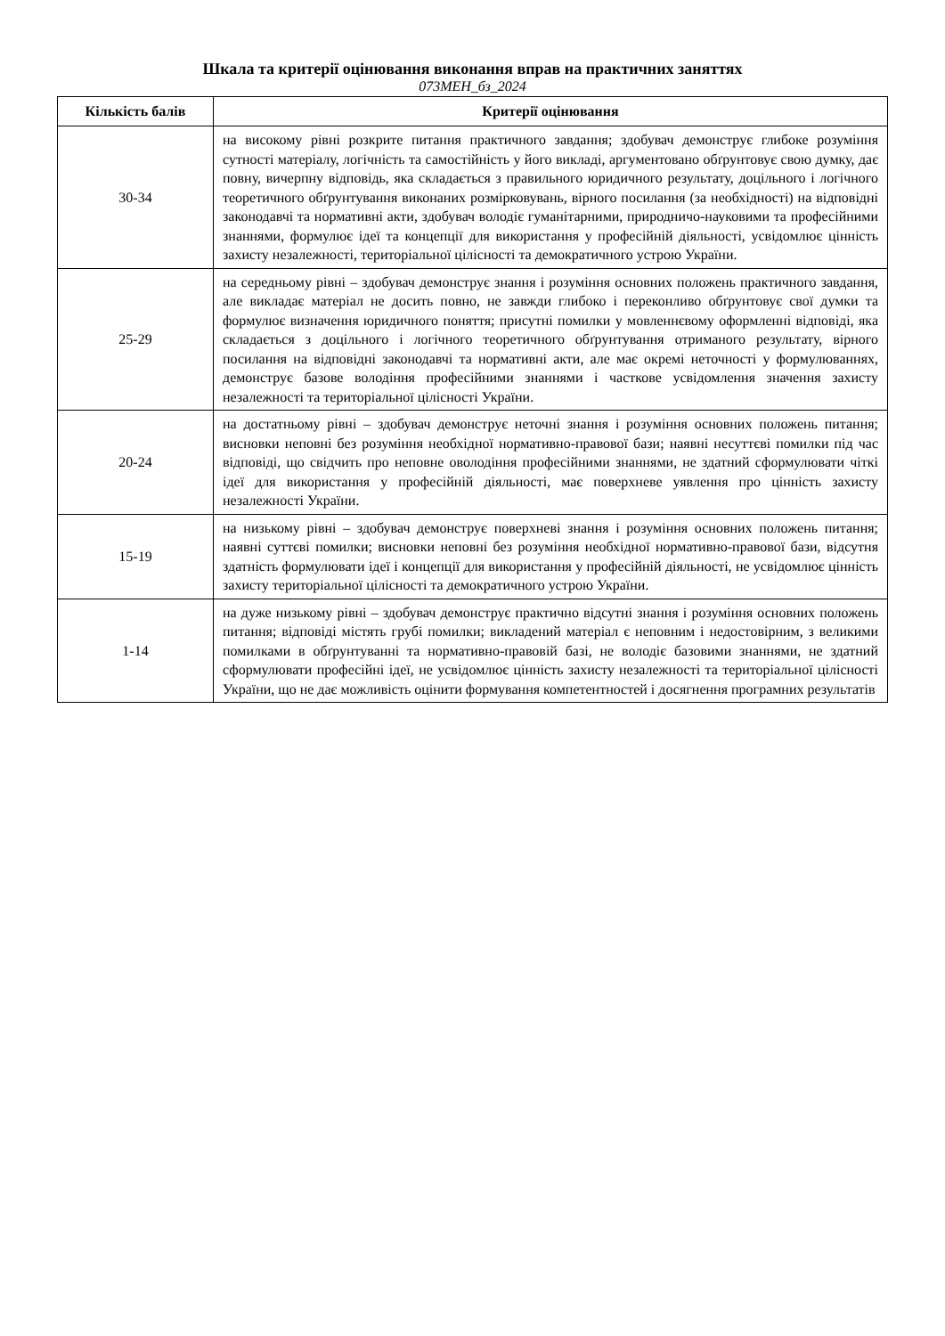Шкала та критерії оцінювання виконання вправ на практичних заняттях
073МЕН_бз_2024
| Кількість балів | Критерії оцінювання |
| --- | --- |
| 30-34 | на високому рівні розкрите питання практичного завдання; здобувач демонструє глибоке розуміння сутності матеріалу, логічність та самостійність у його викладі, аргументовано обґрунтовує свою думку, дає повну, вичерпну відповідь, яка складається з правильного юридичного результату, доцільного і логічного теоретичного обґрунтування виконаних розмірковувань, вірного посилання (за необхідності) на відповідні законодавчі та нормативні акти, здобувач володіє гуманітарними, природничо-науковими та професійними знаннями, формулює ідеї та концепції для використання у професійній діяльності, усвідомлює цінність захисту незалежності, територіальної цілісності та демократичного устрою України. |
| 25-29 | на середньому рівні – здобувач демонструє знання і розуміння основних положень практичного завдання, але викладає матеріал не досить повно, не завжди глибоко і переконливо обґрунтовує свої думки та формулює визначення юридичного поняття; присутні помилки у мовленнєвому оформленні відповіді, яка складається з доцільного і логічного теоретичного обґрунтування отриманого результату, вірного посилання на відповідні законодавчі та нормативні акти, але має окремі неточності у формулюваннях, демонструє базове володіння професійними знаннями і часткове усвідомлення значення захисту незалежності та територіальної цілісності України. |
| 20-24 | на достатньому рівні – здобувач демонструє неточні знання і розуміння основних положень питання; висновки неповні без розуміння необхідної нормативно-правової бази; наявні несуттєві помилки під час відповіді, що свідчить про неповне оволодіння професійними знаннями, не здатний сформулювати чіткі ідеї для використання у професійній діяльності, має поверхневе уявлення про цінність захисту незалежності України. |
| 15-19 | на низькому рівні – здобувач демонструє поверхневі знання і розуміння основних положень питання; наявні суттєві помилки; висновки неповні без розуміння необхідної нормативно-правової бази, відсутня здатність формулювати ідеї і концепції для використання у професійній діяльності, не усвідомлює цінність захисту територіальної цілісності та демократичного устрою України. |
| 1-14 | на дуже низькому рівні – здобувач демонструє практично відсутні знання і розуміння основних положень питання; відповіді містять грубі помилки; викладений матеріал є неповним і недостовірним, з великими помилками в обґрунтуванні та нормативно-правовій базі, не володіє базовими знаннями, не здатний сформулювати професійні ідеї, не усвідомлює цінність захисту незалежності та територіальної цілісності України, що не дає можливість оцінити формування компетентностей і досягнення програмних результатів |